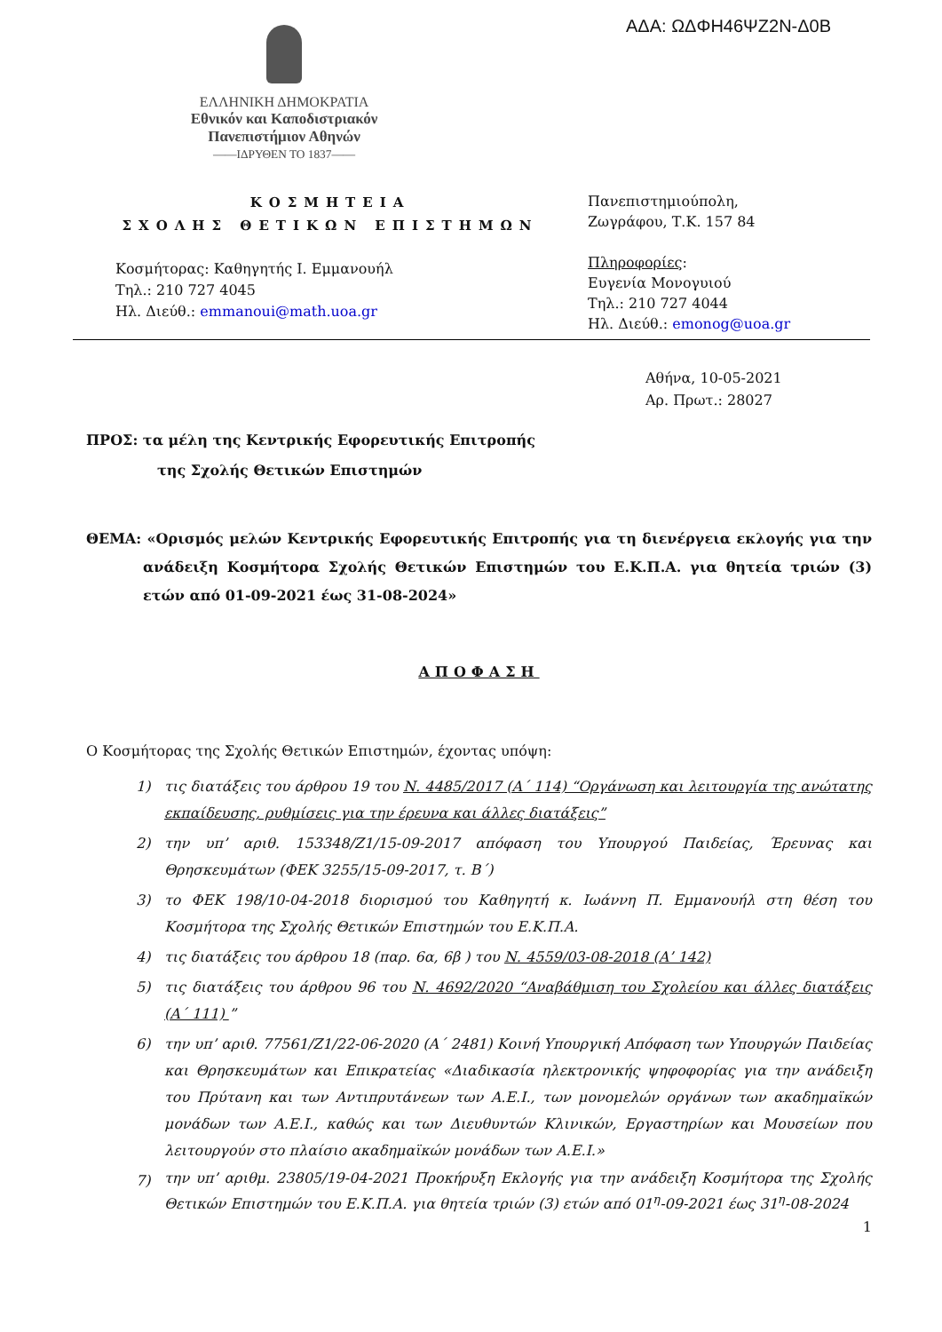ΑΔΑ: ΩΔΦΗ46ΨΖ2Ν-Δ0Β
ΕΛΛΗΝΙΚΗ ΔΗΜΟΚΡΑΤΙΑ
Εθνικόν και Καποδιστριακόν
Πανεπιστήμιον Αθηνών
——ΙΔΡΥΘΕΝ ΤΟ 1837——
ΚΟΣΜΗΤΕΙΑ
ΣΧΟΛΗΣ ΘΕΤΙΚΩΝ ΕΠΙΣΤΗΜΩΝ
Κοσμήτορας: Καθηγητής Ι. Εμμανουήλ
Τηλ.: 210 727 4045
Ηλ. Διεύθ.: emmanoui@math.uoa.gr
Πανεπιστημιούπολη,
Ζωγράφου, Τ.Κ. 157 84
Πληροφορίες:
Ευγενία Μονογυιού
Τηλ.: 210 727 4044
Ηλ. Διεύθ.: emonog@uoa.gr
Αθήνα, 10-05-2021
Αρ. Πρωτ.: 28027
ΠΡΟΣ: τα μέλη της Κεντρικής Εφορευτικής Επιτροπής
της Σχολής Θετικών Επιστημών
ΘΕΜΑ: «Ορισμός μελών Κεντρικής Εφορευτικής Επιτροπής για τη διενέργεια εκλογής για την ανάδειξη Κοσμήτορα Σχολής Θετικών Επιστημών του Ε.Κ.Π.Α. για θητεία τριών (3) ετών από 01-09-2021 έως 31-08-2024»
ΑΠΟΦΑΣΗ
Ο Κοσμήτορας της Σχολής Θετικών Επιστημών, έχοντας υπόψη:
1) τις διατάξεις του άρθρου 19 του Ν. 4485/2017 (Α΄ 114) “Οργάνωση και λειτουργία της ανώτατης εκπαίδευσης, ρυθμίσεις για την έρευνα και άλλες διατάξεις”
2) την υπ’ αριθ. 153348/Ζ1/15-09-2017 απόφαση του Υπουργού Παιδείας, Έρευνας και Θρησκευμάτων (ΦΕΚ 3255/15-09-2017, τ. Β΄)
3) το ΦΕΚ 198/10-04-2018 διορισμού του Καθηγητή κ. Ιωάννη Π. Εμμανουήλ στη θέση του Κοσμήτορα της Σχολής Θετικών Επιστημών του Ε.Κ.Π.Α.
4) τις διατάξεις του άρθρου 18 (παρ. 6α, 6β ) του Ν. 4559/03-08-2018 (Α’ 142)
5) τις διατάξεις του άρθρου 96 του Ν. 4692/2020 “Αναβάθμιση του Σχολείου και άλλες διατάξεις (Α΄ 111) ”
6) την υπ’ αριθ. 77561/Ζ1/22-06-2020 (Α΄ 2481) Κοινή Υπουργική Απόφαση των Υπουργών Παιδείας και Θρησκευμάτων και Επικρατείας «Διαδικασία ηλεκτρονικής ψηφοφορίας για την ανάδειξη του Πρύτανη και των Αντιπρυτάνεων των Α.Ε.Ι., των μονομελών οργάνων των ακαδημαϊκών μονάδων των Α.Ε.Ι., καθώς και των Διευθυντών Κλινικών, Εργαστηρίων και Μουσείων που λειτουργούν στο πλαίσιο ακαδημαϊκών μονάδων των Α.Ε.Ι.»
7) την υπ’ αριθμ. 23805/19-04-2021 Προκήρυξη Εκλογής για την ανάδειξη Κοσμήτορα της Σχολής Θετικών Επιστημών του Ε.Κ.Π.Α. για θητεία τριών (3) ετών από 01<sup>η</sup>-09-2021 έως 31<sup>η</sup>-08-2024
1